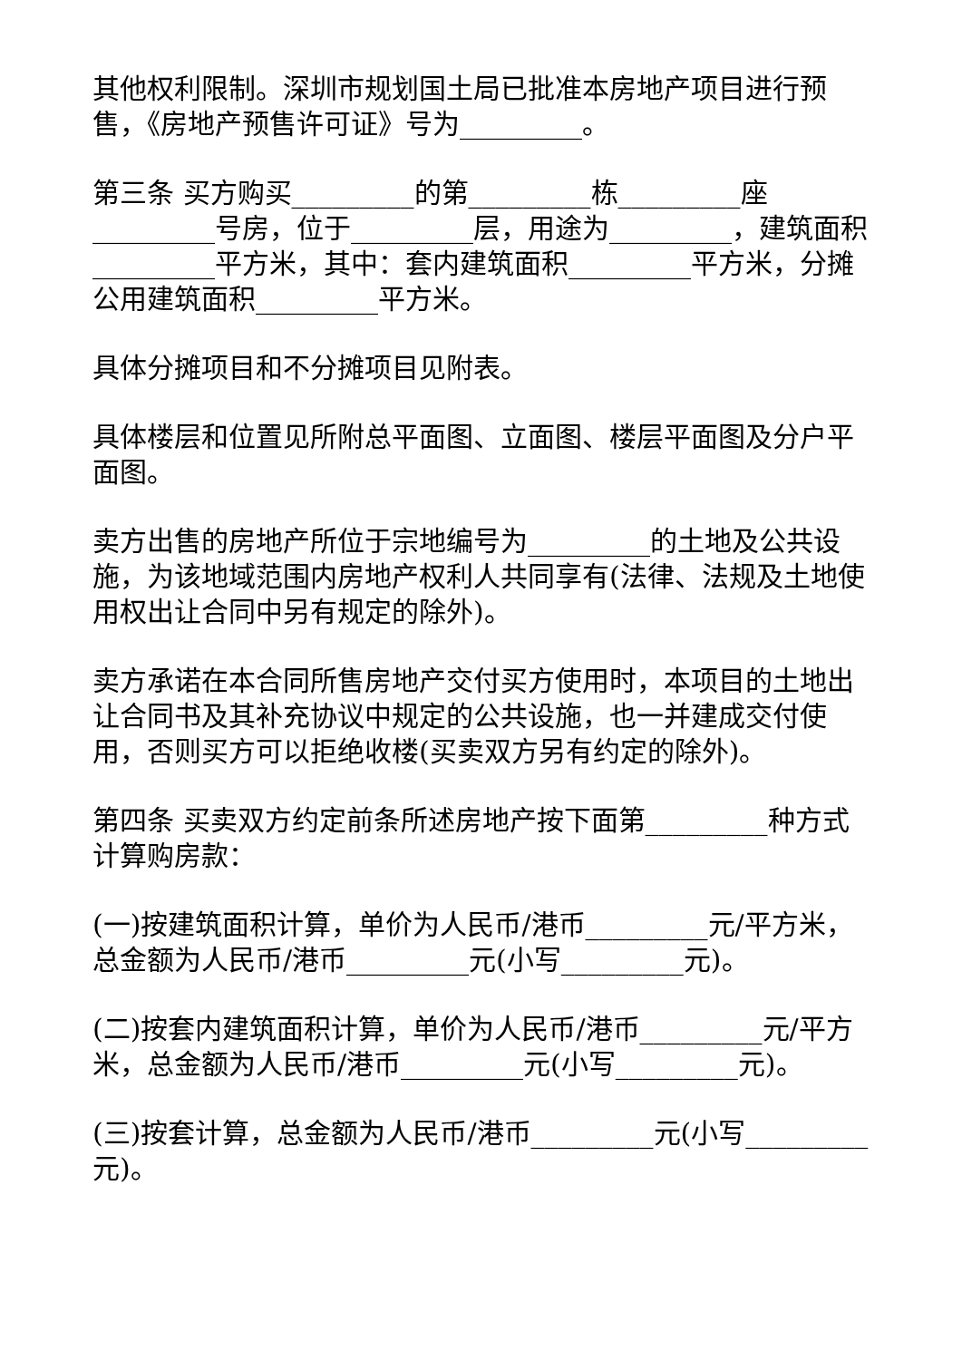其他权利限制。深圳市规划国土局已批准本房地产项目进行预售，《房地产预售许可证》号为_________。
第三条 买方购买_________的第_________栋_________座_________号房，位于_________层，用途为_________，建筑面积_________平方米，其中：套内建筑面积_________平方米，分摊公用建筑面积_________平方米。
具体分摊项目和不分摊项目见附表。
具体楼层和位置见所附总平面图、立面图、楼层平面图及分户平面图。
卖方出售的房地产所位于宗地编号为_________的土地及公共设施，为该地域范围内房地产权利人共同享有(法律、法规及土地使用权出让合同中另有规定的除外)。
卖方承诺在本合同所售房地产交付买方使用时，本项目的土地出让合同书及其补充协议中规定的公共设施，也一并建成交付使用，否则买方可以拒绝收楼(买卖双方另有约定的除外)。
第四条 买卖双方约定前条所述房地产按下面第_________种方式计算购房款：
(一)按建筑面积计算，单价为人民币/港币_________元/平方米，总金额为人民币/港币_________元(小写_________元)。
(二)按套内建筑面积计算，单价为人民币/港币_________元/平方米，总金额为人民币/港币_________元(小写_________元)。
(三)按套计算，总金额为人民币/港币_________元(小写_________元)。